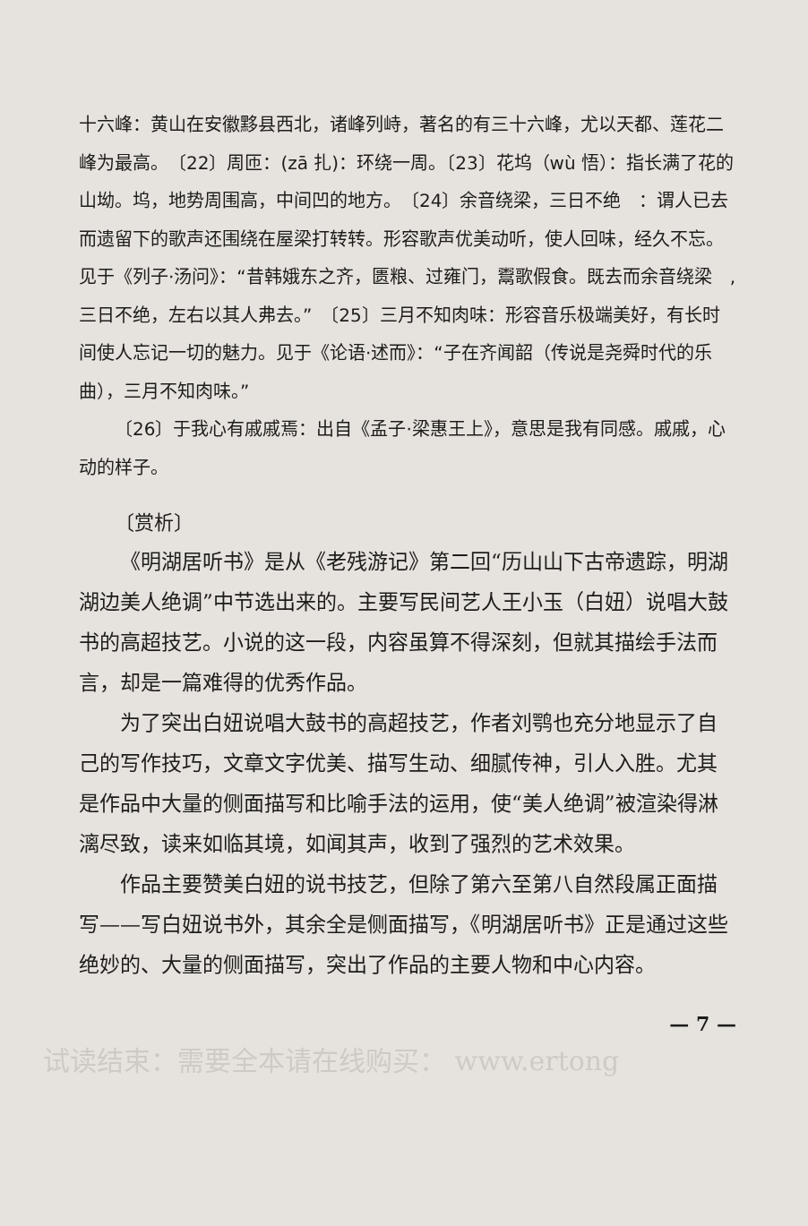十六峰：黄山在安徽黟县西北，诸峰列峙，著名的有三十六峰，尤以天都、莲花二峰为最高。　〔22〕周匝：(zā 扎)：环绕一周。〔23〕花坞（wù 悟）：指长满了花的山坳。坞，地势周围高，中间凹的地方。　〔24〕余音绕梁，三日不绝　：谓人已去而遗留下的歌声还围绕在屋梁打转转。形容歌声优美动听，使人回味，经久不忘。见于《列子·汤问》：“昔韩娥东之齐，匮粮、过雍门，鬻歌假食。既去而余音绕梁　,三日不绝，左右以其人弗去。”　〔25〕三月不知肉味：形容音乐极端美好，有长时间使人忘记一切的魅力。见于《论语·述而》：“子在齐闻韶（传说是尧舜时代的乐曲），三月不知肉味。”
〔26〕于我心有戚戚焉：出自《孟子·梁惠王上》，意思是我有同感。戚戚，心动的样子。
〔赏析〕
《明湖居听书》是从《老残游记》第二回“历山山下古帝遗踪，明湖湖边美人绝调”中节选出来的。主要写民间艺人王小玉（白妞）说唱大鼓书的高超技艺。小说的这一段，内容虽算不得深刻，但就其描绘手法而言，却是一篇难得的优秀作品。
为了突出白妞说唱大鼓书的高超技艺，作者刘鹗也充分地显示了自己的写作技巧，文章文字优美、描写生动、细腻传神，引人入胜。尤其是作品中大量的侧面描写和比喻手法的运用，使“美人绝调”被渲染得淋漓尽致，读来如临其境，如闻其声，收到了强烈的艺术效果。
作品主要赞美白妞的说书技艺，但除了第六至第八自然段属正面描写——写白妞说书外，其余全是侧面描写，《明湖居听书》正是通过这些绝妙的、大量的侧面描写，突出了作品的主要人物和中心内容。
— 7 —
试读结束：需要全本请在线购买： www.ertong